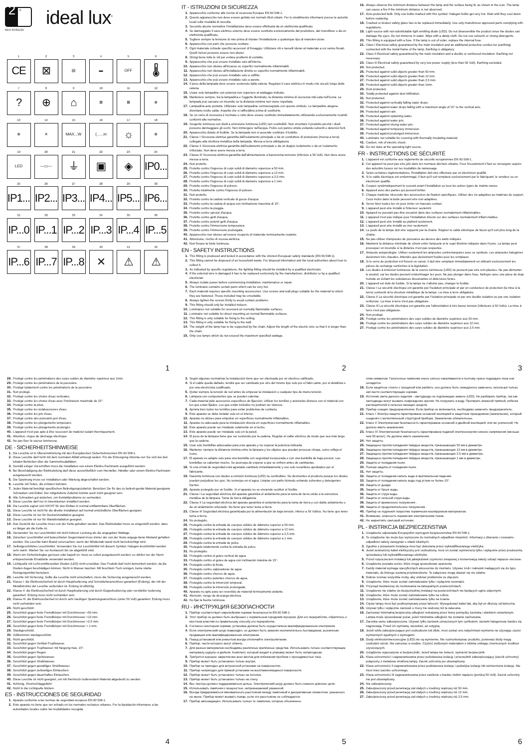2 ⚠
REV 07/01/19
ideal lux<sup>®</sup>
1
CE
2
⊠
3
▤
4
▬
5
OFF
6
🌡
7
?
8
⊕
9
⌂
10
⊠
11
⊠
12
⊗
13
⊗
14
✕
15
MAX...W
16
(......m
17
☼
18
⊗
19
LED
20
—▭—
21
⏚
22
▣
23
◈
24
IP0...
25
IP1...
26
IP2...
27
IP3...
28
IP4...
29
IP5...
30
IP6...
31
IP...0
32
IP...1
33
IP...2
34
IP...3
35
IP...4
36
IP...5
37
IP...6
38
IP...7
39
IP...8
40
✕
41
⚠
42
⚠
1
IT - ISTRUZIONI DI SICUREZZA
1. Apparecchio conforme alle norme di sicurezza Europee EN 60 598-1.
2. Questo apparecchio non deve essere gettato nei normali rifiuti urbani. Per lo smaltimento informarsi presso le autorità locali sulle modalità di raccolta.
3. Secondo alcune normative l'installazione deve essere effettuata da un elettricista qualificato.
4. Se danneggiato il cavo elettrico esterno deve essere sostituito esclusivamente dal produttore, dal rivenditore o da un elettricista qualificato.
5. Togliere sempre la tensione di rete prima di iniziare l'installazione o qualunque tipo di manuten-zione.
6. Apparecchio con parti che possono scottare.
7. Ogni materiale richiede specifici accessori di fissaggio. Utilizzare viti e tasselli idonei al materiale a cui vanno fissati. Quelli inclusi possono essere non idonei.
8. Stringi bene tutte le viti per evitare problemi di contatto.
9. Apparecchio che può essere installato solo all'interno.
10. Apparecchio non idoneo all'incasso su superfici normalmente infiammabili.
11. Apparecchio non idoneo all'installazione diretta su superfici normalmente infiammabili.
12. Apparecchio che può essere installato solo a soffitto.
13. Apparecchio che può essere installato solo a parete.
14. Il peso della lampada deve essere sostenuto dalla catena. Regolare il cavo elettrico in modo che sia più lungo della catena.
15. Usare solo lampadine con potenza non superiore al wattaggio indicato.
16. Mantenere sempre, tra la lampadina e l'oggetto illuminato, la distanza minima di sicurezza indi-cata nell'icona. La lampada può causare un incendio se la distanza minima non viene rispettata.
17. Lampadina auto protetta. Utilizzare solo lampadine contrassegnate con questo simbolo. Le lampadine alogene diventano molto calde. Aspetta che si raffreddino prima di sostituirle.
18. Se un vetro di sicurezza è incrinato o rotto deve essere sostituito immediatamente utilizzando esclusivamente ricambi conformi alle normative.
19. Sorgente luminosa con diodi a emissione luminosa (LED) non sostituibili. Non smontare il prodotto perché i diodi possono danneggiare gli occhi. Non immergere nell'acqua. Pulire con panno umido evitando solventi e detersivi forti.
20. Apparecchio dotato di fusibile. Se la lampada non si accende sostituire il fusibile.
21. Classe I Sicurezza elettrica garantita dall'isolamento principale e da un conduttore di protezione (messa a terra) collegato alla struttura metallica della lampada. Messa a terra obbligatoria.
22. Classe II Sicurezza elettrica garantita dall'isolamento principale e da un doppio isolamento o da un isolamento rinforzato. Non deve avere messa a terra.
23. Classe III Sicurezza elettrica garantita dall'alimentazione a bassissima tensione (inferiore a 50 Volt). Non deve avere messa a terra.
24. Non protetto.
25. Protetto contro l'ingresso di corpi solidi di diametro superiore a 50 mm.
26. Protetto contro l'ingresso di corpi solidi di diametro superiore a 12 mm.
27. Protetto contro l'ingresso di corpi solidi di diametro superiore a 2,5 mm.
28. Protetto contro l'ingresso di corpi solidi di diametro superiore a 1 mm.
29. Protetto contro l'ingresso di polvere.
30. Protetto totalmente contro l'ingresso di polvere.
31. Non protetto.
32. Protetto contro la caduta verticale di gocce d'acqua.
33. Protetto contro la caduta di acqua con inclinazione massima di 15°.
34. Protetto contro la pioggia.
35. Protetto contro spruzzi d'acqua.
36. Protetto contro getti d'acqua.
37. Protetto contro potenti getti d'acqua.
38. Protetto contro l'immersione temporanea.
39. Protetto contro l'immersione prolungata.
40. Apparecchio non idoneo ad essere ricoperto di materiale termicamente isolante.
41. Attenzione, rischio di scossa elettrica.
42. Non fissare la fonte luminosa.
EN - SAFETY INSTRUCTIONS
1. This fitting is produced and tested in accordance with the strictest European safety standards (EN 60.598-1).
2. This fitting cannot be disposed of as household waste. For disposal information ask the local authorities about how to collect it.
3. As indicated by specific regulations, the lighting fitting should be installed by a qualified electrician.
4. If the external wire is damaged it has to be replaced exclusively by the manufacturer, distributor or by a qualified electrician.
5. Always isolate power before commencing installation, maintenance or repair.
6. The luminaire contains certain parts which can be very hot.
7. Each material requires specific mounting accessories. Use screws and wall plugs suitable for the material to which they are fastened. Those included may be unsuitable.
8. Always tighten the screws firmly to avoid contact problems.
9. This fitting should only be installed indoors.
10. Luminaires not suitable for recessed on normally flammable surfaces.
11. Luminaire not suitable for direct mounting on normal flammable surfaces.
12. This fitting is only suitable for fixing to the ceiling.
13. This fitting is only suitable for fixing to the wall.
14. The weight of the lamp has to be supported by the chain. Adjust the length of the electric wire so that it is longer than the chain.
15. Only use lamps which do not exceed the maximum specified wattage.
2
16. Always observe the minimum distance between the lamp and the surface being lit, as shown in the icon. The lamp can cause a fire if the minimum distance is not observed.
17. Auto-protected bulb. Only use bulbs marked with this symbol. Halogen bulbs get very hot. Wait until they cool down before replacing.
18. Cracked or broken safety glass has to be replaced immediately. Use only manufcturer approved parts complying with regulations.
19. Light source with not-substitutable light emitting diode (LED). Do not disassemble the product since the diodes can damage the eyes. Do not immerse in water. Wipe with a damp cloth. Do not use solvents or strong detergents.
20. This fitting is equipped with a fuse. If the lamp is out of order, replace the internal fuse.
21. Class I Electrical safety guaranteed by the main insulation and an additional protective conduc-tor (earthing) connected with the metal frame of the lamp. Earthing is obligatory.
22. Class II Electrical safety guaranteed by the main insulation and a double or reinforced insulation. Earthing not necessary.
23. Class III Electrical safety guaranteed by very low power supply (less than 50 Volt). Earthing excluded.
24. Not protected.
25. Protected against solid objects greater than 50 mm.
26. Protected against solid objects greater than 12 mm.
27. Protected against solid objects greater than 2,5 mm.
28. Protected against solid objects greater than 1mm.
29. Dust protected.
30. Totally protected against dust infiltration.
31. Not protected.
32. Protected against vertically falling water drops.
33. Protected against water drops falling with a maximum angle of 15° to the vertical axis.
34. Protected against rain.
35. Protected against splashing water.
36. Protected against water jets.
37. Protected against strong water jets.
38. Protected against temporary immersion.
39. Protected against prolonged immersion.
40. Luminaire not suitable for covering with thermally insulating material.
41. Caution, risk of electric shock.
42. Do not stare at the operating light source.
FR - INSTRUCTIONS DE SÉCURITÉ
1. L'appareil est conforme aux règlements de sécurité européennes EN 60 598-1.
2. Cet appareil ne peut pas etre jeté dans les normaux déchets urbains. Pour l'écoulement il faut se renseigner auprès des autorités locaux sur les modalités de ramassage.
3. Selon certaines réglementations, l'installation doit etre effectuée par un électricien qualifié.
4. Si le cable électrique est endommagé, il faut qu'il soit remplacé exclusivement par le fabriquant, le vendeur ou un électricien qualifié.
5. Coupez systématiquement le courant avant l'installation ou tous les autres types de mainte-nance.
6. Appareil avec des parties qui peuvent brûler.
7. Chaque matériau nécessite des accessoires de fixation spécifiques. Utiliser des vis adaptées au matériau du support. Ceux inclus dans la boite peuvent etre non adaptées.
8. Serrer bien tuotes les vis pour éviter un mauvais contact.
9. L'appareil peut etre installé à l'interieur seulemnt.
10. Appareil ne pouvant pas être encastré dans des surfaces normalement inflammables.
11. L'appareil n'est pas indiqué pour l'installation directe sur des surfaces normalement inflam-mables.
12. L'appareil peut etre installé au plafond seulement.
13. L'appareil peut etre installé au mur seulement.
14. Le poids de la lampe doit etre supporté par la chaine. Régluer le cable éléctrique de facon qu'il soit plus long de la chaine.
15. Ne pas utiliser d'ampoules de puissance au-dessus des watts indiqués.
16. Maintenir la distance minimale de sûreté entre l'ampoule et le sujet illuminé indiquée dans l'icone. La lampe peut provoquer un incendie si la distance n'est pas respectée.
17. Ampoule autoprotégée. Utiliser seulement les ampoules contremarquées avec ce symbole. Les ampoules halogènes deviennen très chaudes. Attendre que deviennent froides pour les remplacer.
18. Si le verre de protéction est fissuré ou cassé, il doit étre remplacé immédiatement en utilisant exclusivement les pièces de rechange conformes à la législation.
19. Les diodes à émission lumineuse de la source lumineuse (LED) ne peuvent pas etre rem-placées. Ne pas démonter le produit, car les diodes peuvent endommager les yeux. Ne pas plonger dans l'eau. Nettoyer avec une pièce de drap humide en évitant les substances dissolvantes et détersives fortes.
20. L'appareil est doté de fusible. Si la lampe ne s'allume pas, changer le fusible.
21. Classe I La sécurité électrique est garantie par l'isolation principale et par un conducteur de protection (la mise à la terre) connecté al la structure métallique de la lampe. La mise à terre obligatoire.
22. Classe II La sécurité électrique est garantie par l'isolation principale et par une double isolation ou par une isolation renforcée. La mise à terre n'est pas obligatoire.
23. Classe III La sécurité électrique est garantie par l'alimentation à très basse tension (inferieure à 50 Volts). La mise à terre n'est pas obligatoire.
24. Non protégé.
25. Protégé contre les pénétrations des cops solides de diamètre supérieur aux 50 mm.
26. Protégé contre les pénétrations des corps solides de diamètre supérieur aux 12 mm.
27. Protégé contre les pénétrations des corps solides de diamètre supérieur aux 2,5 mm.
3
28. Protégé contre les pénétrations des corps soldes de diamètre supérieur aux 1mm.
29. Protégé contre les pénétrations de la poussière.
30. Protégé totalement contre les pénétrations de la poussière.
31. Non protégé.
32. Protégé contre les chutes d'eau verticales.
33. Protégé contre les chutes d'eau avec l'inclinaison maximale de 15°.
34. Protégé contre la pluie.
35. Protégé contre les éclaboussures d'eau.
36. Protégé contre les jets d'eau.
37. Protégé contre des puissants jest d'eau.
38. Protégé contre les plongements temporairs.
39. Protégé contre les plongements prolongés.
40. L'appareil n'est pas apte à être recouvert de matériel isolant thermiquement.
41. Attention, risque de décharge électrique.
42. Ne pas fixer la source lumineuse.
DE - SICHERHEITSHINWEISE
1. Die Leuchte ist in Übereinstimmung mit den Europäischen Sicherheitsnormen EN 60 598-1.
2. Diese Leuchte darf nicht mit dem normalen Abfall entsorgt weden. Für die Entsorgung informie-ren Sie sich bei den lokalen Behörden über die Sammelmodalitäten.
3. Gemäß einiger Vorschriften muss die Installation von einem Elektro-Fachmann ausgeführt werden.
4. Bei Beschädigung der Elektroleitung darf diese ausschließlich vom Hersteller, Händler oder einem Elektro-Fachmann ausgetauscht werden.
5. Die Spannung muss vor Installation oder Wartung abgeschaltet werden.
6. Leuchte mit Teilen, die erhitzen könnten.
7. Jedes Material benötigt spezifischen Befestigungszubehör. Benutzen Sie für das zu befesti-gende Material geeignete Schrauben und Dübel. Der mitgelieferte Zubehör könnte auch nicht geeignet sein.
8. Alle Schrauben gut anziehen, um Kontaktprobleme zu vermeiden.
9. Diese Leuchte darf nur in Innenräumen installiert werden.
10. Die Leuchte eignet sich NICHT für den Einbau in normal entflammbare Oberflächen.
11. Diese Leuchte ist nicht für die direkte Installation auf normal entzündliche Oberflächen geeignet.
12. Diese Leuchte ist nur für Deckeninstallation geeignet.
13. Diese Leuchte ist nur für Wandinstallation geeignet.
14. Das Gewicht der Leuchte muss von der Kette gehalten werden. Das Elektrokabel muss so eingestellt werden, dass es länger als die Kette ist.
15. Verwenden Sie nur Leuchtmittel mit nicht höherer Leistung als die angegeben Wattage.
16. Zwischen Leuchtmittel und beleuchteten Gegenstand muss immer der von der Ikone angege-bene Abstand gehalten werden. Die Leuchte kann Brand verursachen, wenn der Mindestab-stand nicht berücksichtigt wird.
17. Selbstgeschütztes Leuchtmittel. Verwenden Sie nur Leuchtmittel mit diesem Symbol. Halogen-leuchtmittel werden sehr warm. Warten Sie vor Austausch bis sie abgekühlt sind.
18. Wenn ein Sicherheitsglas gerissen oder kaputt ist, muss es sofort ausgetauscht werden; es dürfen nur der Norm entsprechende Ersatzteile verwendet werden.
19. Lichtquelle mit Licht-emittierenden Dioden (LED) nicht ersetzbar. Das Produkt darf nicht demontiert werden, da die Dioden Augen beschädigen können. Nicht in Wasser tauchen. Mit feuchtem Tuch reinigen, keine starke Reinigungsmittel benutzen.
20. Leuchte mit Sicherung. Sollte die Leuchte nicht einschalten, muss die Sicherung ausgetauscht werden.
21. Klasse I: die Elektrosicherheit ist durch Hauptisolierung und Schutzleiteranschluss garantiert (Erdung), der mit der Metallstruktur der Leuchte verbunden ist. Erdung ist pflichtig.
22. Klasse II: die Elektrosicherheit ist durch Hauptisolierung und durch Doppelisolierung oder verstärkte Isolierung garantiert. Erdung muss nicht vorhanden sein.
23. Klasse III: die Elektrosicherheit ist durch sehr niedrigen Spannungsanschluss (unter 50 Volt) garantiert. Erdung muss nicht vorhanden sein.
24. Nicht geschützt.
25. Geschützt gegen feste Fremdkörper mit Durchmesser >50 mm.
26. Geschützt gegen feste Fremdkörper mit Durchmesser >12 mm.
27. Geschützt gegen feste Fremdkörper mit Durchmesser >2,5 mm.
28. Geschützt gegen feste Fremdkörper mit Durchmesser > 1 mm.
29. Staubgeschützt.
30. Vollkommen staubgeschützt.
31. Nicht geschützt.
32. Geschützt gegen Vertikal-Tropfwasser.
33. Geschützt gegen Tropfwasser mit Neigung max. 15°.
34. Geschützt gegen Regen.
35. Geschützt gegen Spritzwasser.
36. Geschützt gegen Strahlwasser.
37. Geschützt gegen gewaltiges Strahlwasser.
38. Geschützt gegen zeitweiliges Eintauchen.
39. Geschützt gegen dauerhaftes Eintauchen.
40. Diese Leuchte ist nicht geeignet, um mit thermisch isolierendem Material abgedeckt zu werden.
41. Achtung, Stromschlaggefahr!
42. Nicht in die Lichtquelle blicken.
ES - INSTRUCCIONES DE SEGURIDAD
1. Aparato conforme a las normas de seguridad europeos EN 60 598-1.
2. Este aparato no tiene que ser echado en los normales rechazos urbanos. Por la liquidación informarse a las autoridades locales sobre las modalidades recogida.
4
3. Según algunas normativas la instalacción tiene que ser efectuada por un electrico calificado.
4. Si el cable queda dañado, tendrá que ser cambiado por otro del mismo tipo solo por el fabri-cante, por el detallista o por una electricista cualificado.
5. Quitar siempre la tensión de red antes de empezar la instalación o cualquier tipo de manu-tención.
6. Lámpara con componentes que se pueden calentar.
7. Cada material pide accesorios especificos de fijacción. Utilizar los tornillos y arancelas idoneos con el material con los que estan fijados. Los que están incluidos no podrian ser idoneos.
8. Aprieta bien todos los tornillos para evitar problemas de contacto.
9. Este aparato se debe instalar solo en el interior.
10. Aparato no idóneo para empotrar en superficies normalmente inflamables.
11. Aparato no adecuado para la instalacción directa en superficies normalmente inflamables.
12. Este aparato puede ser instalado solamente en el techo.
13. Este aparato puede ser instalado solo en la pared.
14. El peso de la lámpara tiene que ser sostenido por la cadena. Regular el cable eléctrico de modo que sea más largo que la cadena.
15. Usar solo bombillas adecuadas para este aparato y no superar la potencia indicada.
16. Mantener siempre la distancia minima entre la lámpara y los objetos que puedan provocar chispa, como refleja el icono.
17. El aparato es adapto solo para una bombilla con seguridad incorporada o con una bombilla de baja presion. Las bombillas se calientan mucho. Se aconseja de esperar a que se enfrien antes de cambiarlas.
18. Si una cristal de seguridad está agrietado cambielo inmediatamente y use solo recambios aprobados por el fabricante.
19. Naciente luminosa con diodos a emisión luminosa (LED) no sustituibles. No desmontes el producto porque los diodos pueden perjudicar los ojos. No sumerjas en el agua. Limpiar con paño húmedo evitando solventes y detergentes fuertes.
20. Aparato protegido por un fusible. Si el aparato no se enciende sostituir el fusible.
21. Classe I La seguridad eléctrica del aparato garantiza el aislamiento para la toma de tierra unido a la estructura metálica de la lámpara. Toma de tierra obligatoria.
22. Classe II La seguridad eléctrica del aparato garantiza el aislamiento para la toma de tierra y con doble aislamiento o de un aislamiento reforzado. No tiene que tener toma a tierra.
23. Classe III Seguridad eléctrica garantizada por la alimentación de baja tensión, inferior a 50 Voltios. No tiene que tener toma a tierra.
24. No protegido.
25. Protegido contra la entrada de cuerpos sòlidos de diàmetro superior a 50 mm.
26. Protegido contra la entrada de cuerpos sòlidos de diàmetro superior a 12 mm.
27. Protegido contra la entrada de cuerpos sòlidos de diàmetro superior a 2,5 mm.
28. Protegido contra la entrada de cuerpos sòlidos de diàmetro superior a 1 mm.
29. Protegido contra la entrada de polvo.
30. Protegido totalemente contra la entrada de polvo.
31. No protegido.
32. Protegido contra el goteo vertical de agua.
33. Protegido contro el goteo de agua con inclinación máxima de 15°.
34. Protegido contro la lluvia.
35. Protegido contro salpicaduras de agua.
36. Protegido contro chorros de agua.
37. Protegido contro potentes chorros de agua.
38. Protegido contra la inmersión temporal.
39. Protegido contra la inmersión prolongada.
40. Aparato no apto para ser revestido de material térmicamente aislante.
41. Atención, riesgo de descarga eléctrica.
42. No fijar la fuente luminosa.
RU - ИНСТРУКЦИЯ БЕЗОПАСНОСТИ
1. Прибор соответствует европейским нормам безопасности EN 60 598-1.
2. Этот прибор не должен быть выброшен с нормальным городским мусором. Для его переработки, обратитесь к местным властям по правильному способу его переработки.
3. Согласно некоторым нормам, установка должна быть осуществлена квалифицированным электриком.
4. Если электрический шнур повреждён, он должен быть заменён исключительно поставщиком, розничным продавцом или квалифицированным электриком.
5. Перед установкой или ремонтом всегда отключайте электропитание.
6. Прибор, части которого могут обжечь.
7. Для разных материалов необходимы различные крепёжные средства. Использовать только соответствующие материалу шурупы и дюбели. Комплект, который входит в упаковку может быть непригодным.
8. Требуется хорошее закрепление всех винтов для избежания проблем с проходимостью тока.
9. Прибор может быть установлен только внутри.
10. Прибор не пригоден для встроенной установки на поверхностях.
11. Прибор непригоден для прямой установки на воспламеняющиеся поверхности.
12. Прибор может быть установлен только на потолок.
13. Прибор может быть установлен только на стену.
14. Вес люстры должен поддерживаться цепью. Электрический шнур должен быть немного длиннее цепи.
15. Использовать лампочки с мощностью, непревышаемой указанной.
16. Всегда придерживаться минимального расстояния между лампочкой и декоративным элементом, указанного на иконе. Прибор может вызвать пожар, если это расстояние не соблюдается.
17. Прибор автозащищён. Использовать только те лампочки, которые обозначены
5
этим символом. Галогенные лампочки очень сильно накаливаются и поэтому нужно подождать пока они охладятся.
18. Если защитное стекло с трещиной или разбито, оно должно быть немедленно заменено, используя только зап.части соответствующие нормам.
19. Источник света данного изделия - светодиоды не подлежащие замене (LED). Не разбирать прибор, так как светодиоды могут вызвать повреждение зрения. Не погружать в воду. Протирать влажной тряпкой, избегая растворителей и сильных моющих средств.
20. Прибор снащён предохранителем. Если прибор не включается, необходимо заменить предохранитель.
21. Класс I Электро-защита гарантирована основной изоляцией и защитным проводником (заземление), который соеденён с металлической структурой прибора. Заземление обязательное.
22. Класс II Электрическая безопасность гарантирована основной и двойной изоляцией, или же усиленной. Не должно иметь заземления.
23. Класс III Электрическая безопасность гарантирована подачей электроэнергии низкого напряжения (меньше чем 50 вольт). Не должно иметь заземления.
24. Нет защиты.
25. Защищено против попадания твёрдых веществ, превышающих 50 мм в диаметре.
26. Защищено против попадания твёрдых веществ, превышающих 12 мм в диаметре.
27. Защищено против попадания твёрдых веществ, превышающих 2,5 мм в диаметре.
28. Защищено против попадания твёрдых веществ, превышающих 1 мм в диаметре.
29. Защита от попадания пыли.
30. Полная защита от попадания пыли.
31. Нет защиты.
32. Защита от попадания капель воды в вертикальном падении.
33. Защита от попадания капель воды под углом не более 15°.
34. Защита от дождя.
35. Защита от брызг воды.
36. Защита от струи воды.
37. Защита от сильной струи воды.
38. Защита от временного погружения .
39. Защита от продолжительного погружения .
40. Прибор не подлежит покрытию термически изолируемым материалом.
41. Внимание, опасность поражения электрическим током.
42. Не закреплять световой источник.
PL - INSTRKCJA BEZPIECZEŃSTWA
1. Urządzenie odpowiada Europejskim wymogom bezpieczenstwa EN 60 598-1.
2. To urządzenie nie może byc wyrzucone do normalnych odpadków miejskich. Informacji o zbieraniu i usuwaniu odpadków należy zasięgnać u władz lokalnych.
3. Zgodnie z przepisami instalacja musi być dokonana przez wykwalifikowanego elektryka.
4. Jeżeli zewnętrzny kabel elektryczny jest uszkodzony, musi on zostać wymieniony tylko i wyłącznie przez producenta, sprzedawcę lub wykwalifikowanego elektryka.
5. Przed rozpoczeciem instalacji lub jakiejkolwiek czynności związanej z konserwacją należy odciąć napięcie sieciowe.
6. Urządzenie posiada cześci, które mogą spowodować oparzenia.
7. Każdy materiał wymaga specyficznych akcesoriów do montażu. Używac śrub i nakrętek nadających się do typu materiału, do którego zostaną przytwierdzone. Te załączone mogą okazać się nie zdatne.
8. Dobrze ścisnac wszystkie śruby, aby uniknać problemów ze złączem.
9. Urządzenie, które może zostać zainstalowane tylko i wyłącznie wewnątrz.
10. Przyrząd niewłaściwy do montowania na łatwopalnych powierzchniach.
11. Urządzenie nie zdatne do bezpośredniej instalacji na powierzchniach nie będących ognio odpornymi.
12. Urządzenie, które może zostać zainstalowane tylko na suficie.
13. Urządzenie, które może zostać zainstalowane tylko na ścianie.
14. Ciężar lampy musi być podtrzymywany przez łańcuch. Wyregulować kabel tak, aby był on dłuższy od łańcucha.
15. Używać tylko i wyłącznie żarówek o mocy nie wiekszej niż ta zalecana.
16. Zachować minimalną bezpieczną odległość wskazaną przez ikonę pomiędzy żarówką i obiektem oświetlonym. Lampa może spowodować pożar, jeżeli minimalna odległość nie zostanie zachowana.
17. Żarowka samo zabezpieczona. Używać tylko żarówek oznaczonych tym symbolem. żarówki halogenowe bardzo się nagrzewają. Przed ich wymianą, zaczekać, aż ostygną.
18. Jeżeli szkło zabezpieczające jest uszkodzone lub zbite, musi zostać ono natychmiast wymienio-ne używając części wymiennych zgodnych z wymogami.
19. Diody elektroluminescencyjne (LED) nie są wymienne. Nie rozmontowywac produktu, ponieważ diody mogą uszkodzić wzrok. Nie zanurzac w wodzie. Czyścić zwilżonym materiałem z włókna unikając chemicznych środków czyszczących.
20. Urządzenie wyposażone w bezpieczniki. Jezeli lampa nie świecić, wymienić bezpiecznik.
21. Klasa ochronności I zagwarantowana przez podstawowa izolację i przewodnik zabezpieczający (zacisk ochronny) połączony z metalowa strukturą lampy. Zacisk ochronny jes obowiązkowy.
22. Klasa ochronności II zagwarantowana przez podstawowa izolacje i podwójna izolację lub wzmocniona izolację. Nie musi mieć zacisku ochronnego.
23. Klasa ochronności III zagwarantowana przez zasilenie o bardzo niskim napięciu (poniżej 50 Volt). Zacisk ochronny nie jest obowiązkowy.
24. Nie zabezpieczony.
25. Zabezpieczony przed penetracją ciał stałych o średnicy większej niż 50 mm.
26. Zabezpieczony przed penetracją ciał stałych o średnicy większej niż 12 mm.
27. Zabezpieczony przed penetracją ciał stałych o średnicy większej niż 2,5 mm.
6